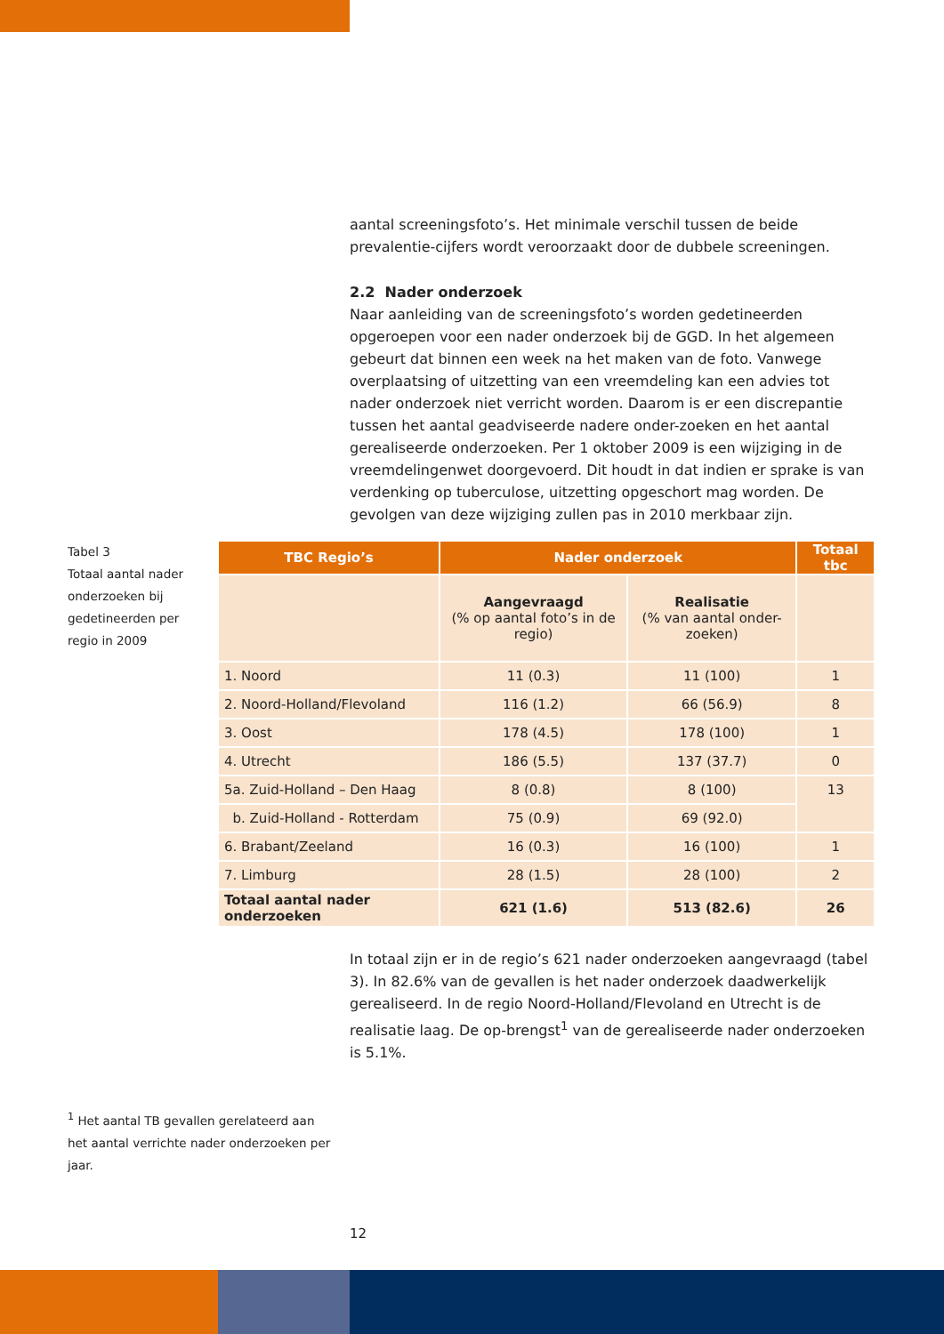aantal screeningsfoto’s. Het minimale verschil tussen de beide prevalentie-cijfers wordt veroorzaakt door de dubbele screeningen.
2.2 Nader onderzoek
Naar aanleiding van de screeningsfoto’s worden gedetineerden opgeroepen voor een nader onderzoek bij de GGD. In het algemeen gebeurt dat binnen een week na het maken van de foto. Vanwege overplaatsing of uitzetting van een vreemdeling kan een advies tot nader onderzoek niet verricht worden. Daarom is er een discrepantie tussen het aantal geadviseerde nadere onder-zoeken en het aantal gerealiseerde onderzoeken. Per 1 oktober 2009 is een wijziging in de vreemdelingenwet doorgevoerd. Dit houdt in dat indien er sprake is van verdenking op tuberculose, uitzetting opgeschort mag worden. De gevolgen van deze wijziging zullen pas in 2010 merkbaar zijn.
Tabel 3
Totaal aantal nader onderzoeken bij gedetineerden per regio in 2009
| TBC Regio’s | Nader onderzoek | | Totaal tbc |
| --- | --- | --- | --- |
| | Aangevraagd (% op aantal foto’s in de regio) | Realisatie (% van aantal onder-zoeken) | |
| 1. Noord | 11 (0.3) | 11 (100) | 1 |
| 2. Noord-Holland/Flevoland | 116 (1.2) | 66 (56.9) | 8 |
| 3. Oost | 178 (4.5) | 178 (100) | 1 |
| 4. Utrecht | 186 (5.5) | 137 (37.7) | 0 |
| 5a. Zuid-Holland – Den Haag | 8 (0.8) | 8 (100) | 13 |
| b. Zuid-Holland - Rotterdam | 75 (0.9) | 69 (92.0) | |
| 6. Brabant/Zeeland | 16 (0.3) | 16 (100) | 1 |
| 7. Limburg | 28 (1.5) | 28 (100) | 2 |
| Totaal aantal nader onderzoeken | 621 (1.6) | 513 (82.6) | 26 |
In totaal zijn er in de regio’s 621 nader onderzoeken aangevraagd (tabel 3). In 82.6% van de gevallen is het nader onderzoek daadwerkelijk gerealiseerd. In de regio Noord-Holland/Flevoland en Utrecht is de realisatie laag. De op-brengst<sup>1</sup> van de gerealiseerde nader onderzoeken is 5.1%.
<sup>1</sup> Het aantal TB gevallen gerelateerd aan het aantal verrichte nader onderzoeken per jaar.
12